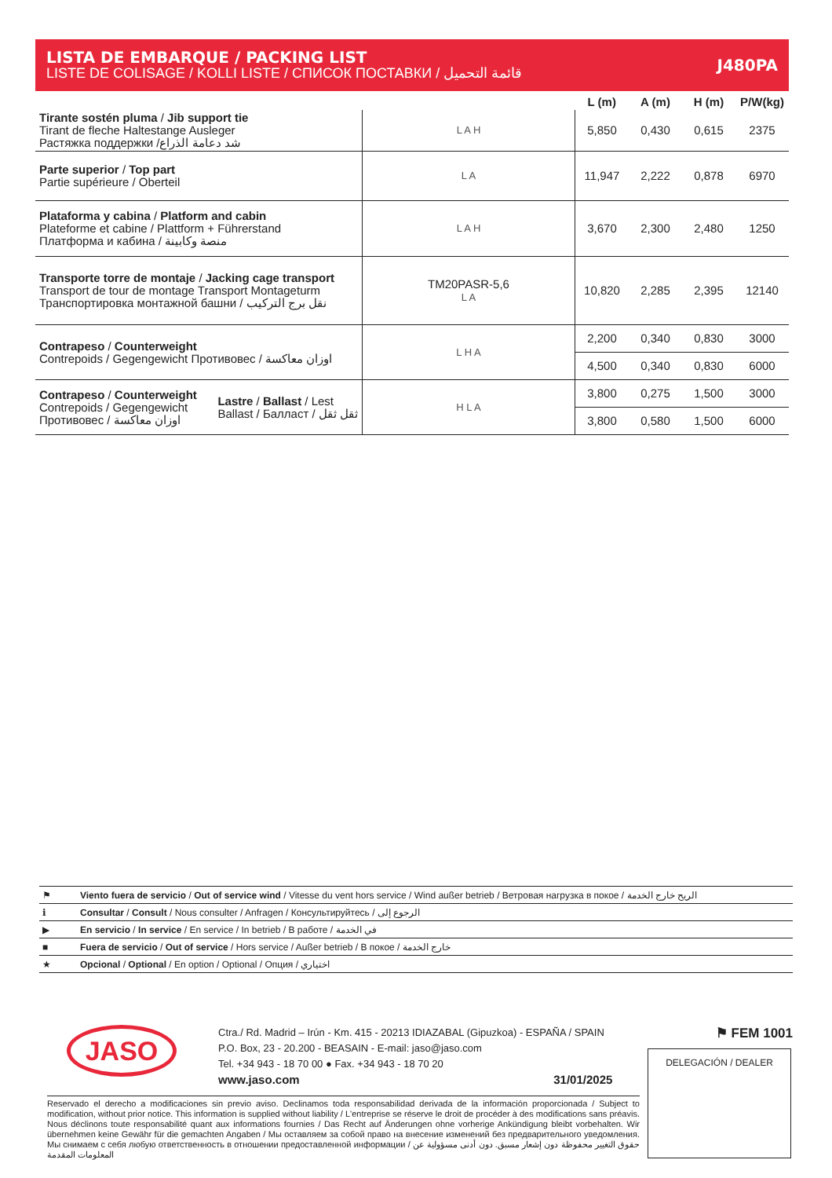LISTA DE EMBARQUE / PACKING LIST
LISTE DE COLISAGE / KOLLI LISTE / СПИСОК ПОСТАВКИ / قائمة التحميل
J480PA
| | | L (m) | A (m) | H (m) | P/W(kg) |
| --- | --- | --- | --- | --- | --- |
| Tirante sostén pluma / Jib support tie Tirant de fleche Haltestange Ausleger Растяжка поддержки /شد دعامة الذراع | L A H | 5,850 | 0,430 | 0,615 | 2375 |
| Parte superior / Top part Partie supérieure / Oberteil | L A | 11,947 | 2,222 | 0,878 | 6970 |
| Plataforma y cabina / Platform and cabin Plateforme et cabine / Plattform + Führerstand Платформа и кабина / منصة وكابينة | L A H | 3,670 | 2,300 | 2,480 | 1250 |
| Transporte torre de montaje / Jacking cage transport Transport de tour de montage Transport Montageturm Транспортировка монтажной башни / نقل برج التركيب | TM20PASR-5,6 L A | 10,820 | 2,285 | 2,395 | 12140 |
| Contrapeso / Counterweight Contrepoids / Gegengewicht Противовес / اوزان معاكسة | L H A | 2,200 | 0,340 | 0,830 | 3000 |
| | | 4,500 | 0,340 | 0,830 | 6000 |
| Contrapeso / Counterweight Contrepoids / Gegengewicht Противовес / اوزان معاكسة Lastre / Ballast / Lest Ballast / Балласт / ثقل ثقل | H L A | 3,800 | 0,275 | 1,500 | 3000 |
| | | 3,800 | 0,580 | 1,500 | 6000 |
| ⚑ | Viento fuera de servicio / Out of service wind / Vitesse du vent hors service / Wind außer betrieb / Ветровая нагрузка в покое / الريح خارج الخدمة |
| ℹ | Consultar / Consult / Nous consulter / Anfragen / Консультируйтесь / الرجوع إلى |
| ▶ | En servicio / In service / En service / In betrieb / В работе / في الخدمة |
| ■ | Fuera de servicio / Out of service / Hors service / Außer betrieb / В покое / خارج الخدمة |
| ★ | Opcional / Optional / En option / Optional / Опция / اختياري |
JASO
Ctra./ Rd. Madrid – Irún - Km. 415 - 20213 IDIAZABAL (Gipuzkoa) - ESPAÑA / SPAIN
P.O. Box, 23 - 20.200 - BEASAIN - E-mail: jaso@jaso.com
Tel. +34 943 - 18 70 00 ● Fax. +34 943 - 18 70 20
www.jaso.com 31/01/2025
⚑ FEM 1001
DELEGACIÓN / DEALER
Reservado el derecho a modificaciones sin previo aviso. Declinamos toda responsabilidad derivada de la información proporcionada / Subject to modification, without prior notice. This information is supplied without liability / L'entreprise se réserve le droit de procéder à des modifications sans préavis. Nous déclinons toute responsabilité quant aux informations fournies / Das Recht auf Änderungen ohne vorherige Ankündigung bleibt vorbehalten. Wir übernehmen keine Gewähr für die gemachten Angaben / Мы оставляем за собой право на внесение изменений без предварительного уведомления. Мы снимаем с себя любую ответственность в отношении предоставленной информации / حقوق التغيير محفوظة دون إشعار مسبق. دون أدنى مسؤولية عن المعلومات المقدمة